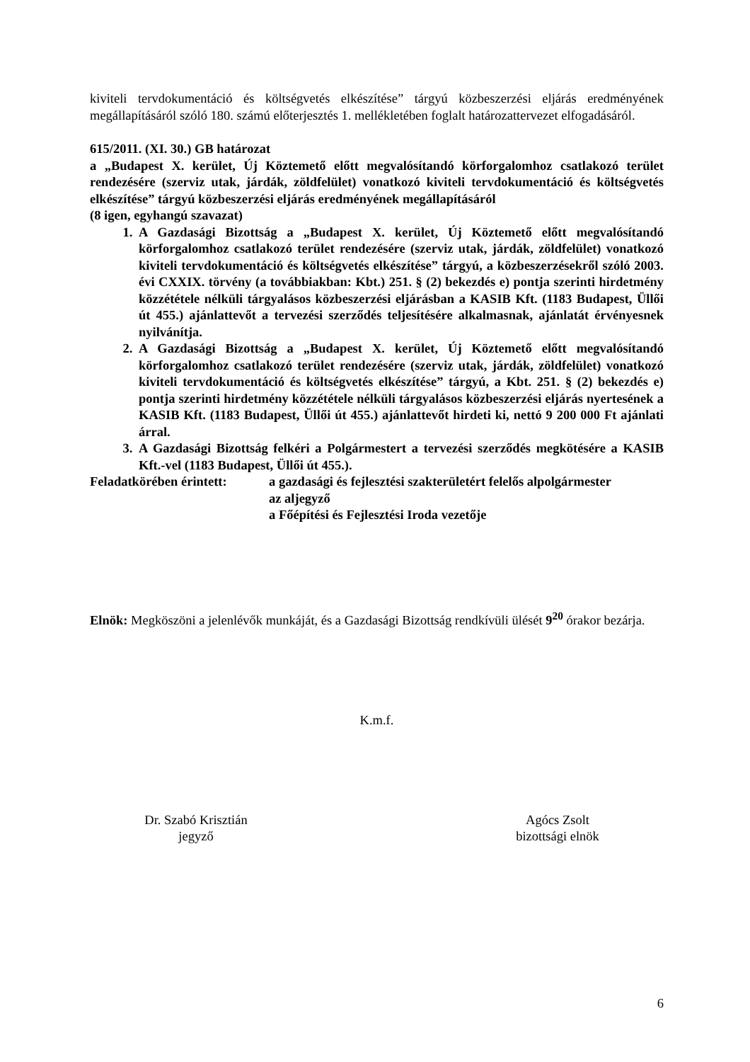kiviteli tervdokumentáció és költségvetés elkészítése” tárgyú közbeszerzési eljárás eredményének megállapításáról szóló 180. számú előterjesztés 1. mellékletében foglalt határozattervezet elfogadásáról.
615/2011. (XI. 30.) GB határozat
a „Budapest X. kerület, Új Köztemető előtt megvalósítandó körforgalomhoz csatlakozó terület rendezésére (szerviz utak, járdák, zöldfelület) vonatkozó kiviteli tervdokumentáció és költségvetés elkészítése” tárgyú közbeszerzési eljárás eredményének megállapításáról
(8 igen, egyhangú szavazat)
1. A Gazdasági Bizottság a „Budapest X. kerület, Új Köztemető előtt megvalósítandó körforgalomhoz csatlakozó terület rendezésére (szerviz utak, járdák, zöldfelület) vonatkozó kiviteli tervdokumentáció és költségvetés elkészítése” tárgyú, a közbeszerzésekről szóló 2003. évi CXXIX. törvény (a továbbiakban: Kbt.) 251. § (2) bekezdés e) pontja szerinti hirdetmény közzététele nélküli tárgyalásos közbeszerzési eljárásban a KASIB Kft. (1183 Budapest, Üllői út 455.) ajánlattevőt a tervezési szerződés teljesítésére alkalmasnak, ajánlatát érvényesnek nyilvánítja.
2. A Gazdasági Bizottság a „Budapest X. kerület, Új Köztemető előtt megvalósítandó körforgalomhoz csatlakozó terület rendezésére (szerviz utak, járdák, zöldfelület) vonatkozó kiviteli tervdokumentáció és költségvetés elkészítése” tárgyú, a Kbt. 251. § (2) bekezdés e) pontja szerinti hirdetmény közzététele nélküli tárgyalásos közbeszerzési eljárás nyertesének a KASIB Kft. (1183 Budapest, Üllői út 455.) ajánlattevőt hirdeti ki, nettó 9 200 000 Ft ajánlati árral.
3. A Gazdasági Bizottság felkéri a Polgármestert a tervezési szerződés megkötésére a KASIB Kft.-vel (1183 Budapest, Üllői út 455.).
Feladatkörében érintett:
a gazdasági és fejlesztési szakterületért felelős alpolgármester
az aljegyző
a Főépítési és Fejlesztési Iroda vezetője
Elnök: Megköszöni a jelenlévők munkáját, és a Gazdasági Bizottság rendkívüli ülését 9<sup>20</sup> órakor bezárja.
K.m.f.
Dr. Szabó Krisztián
jegyző
Agócs Zsolt
bizottsági elnök
6